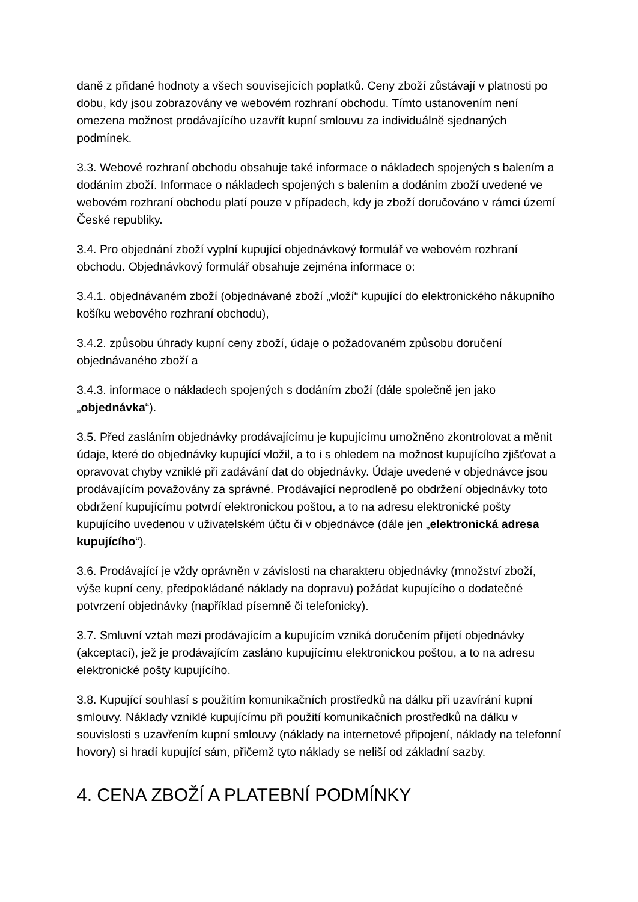daně z přidané hodnoty a všech souvisejících poplatků. Ceny zboží zůstávají v platnosti po dobu, kdy jsou zobrazovány ve webovém rozhraní obchodu. Tímto ustanovením není omezena možnost prodávajícího uzavřít kupní smlouvu za individuálně sjednaných podmínek.
3.3. Webové rozhraní obchodu obsahuje také informace o nákladech spojených s balením a dodáním zboží. Informace o nákladech spojených s balením a dodáním zboží uvedené ve webovém rozhraní obchodu platí pouze v případech, kdy je zboží doručováno v rámci území České republiky.
3.4. Pro objednání zboží vyplní kupující objednávkový formulář ve webovém rozhraní obchodu. Objednávkový formulář obsahuje zejména informace o:
3.4.1. objednávaném zboží (objednávané zboží „vloží“ kupující do elektronického nákupního košíku webového rozhraní obchodu),
3.4.2. způsobu úhrady kupní ceny zboží, údaje o požadovaném způsobu doručení objednávaného zboží a
3.4.3. informace o nákladech spojených s dodáním zboží (dále společně jen jako „objednávka“).
3.5. Před zasláním objednávky prodávajícímu je kupujícímu umožněno zkontrolovat a měnit údaje, které do objednávky kupující vložil, a to i s ohledem na možnost kupujícího zjišťovat a opravovat chyby vzniklé při zadávání dat do objednávky. Údaje uvedené v objednávce jsou prodávajícím považovány za správné. Prodávající neprodleně po obdržení objednávky toto obdržení kupujícímu potvrdí elektronickou poštou, a to na adresu elektronické pošty kupujícího uvedenou v uživatelském účtu či v objednávce (dále jen „elektronická adresa kupujícího“).
3.6. Prodávající je vždy oprávněn v závislosti na charakteru objednávky (množství zboží, výše kupní ceny, předpokládané náklady na dopravu) požádat kupujícího o dodatečné potvrzení objednávky (například písemně či telefonicky).
3.7. Smluvní vztah mezi prodávajícím a kupujícím vzniká doručením přijetí objednávky (akceptací), jež je prodávajícím zasláno kupujícímu elektronickou poštou, a to na adresu elektronické pošty kupujícího.
3.8. Kupující souhlasí s použitím komunikačních prostředků na dálku při uzavírání kupní smlouvy. Náklady vzniklé kupujícímu při použití komunikačních prostředků na dálku v souvislosti s uzavřením kupní smlouvy (náklady na internetové připojení, náklady na telefonní hovory) si hradí kupující sám, přičemž tyto náklady se neliší od základní sazby.
4. CENA ZBOŽÍ A PLATEBNÍ PODMÍNKY